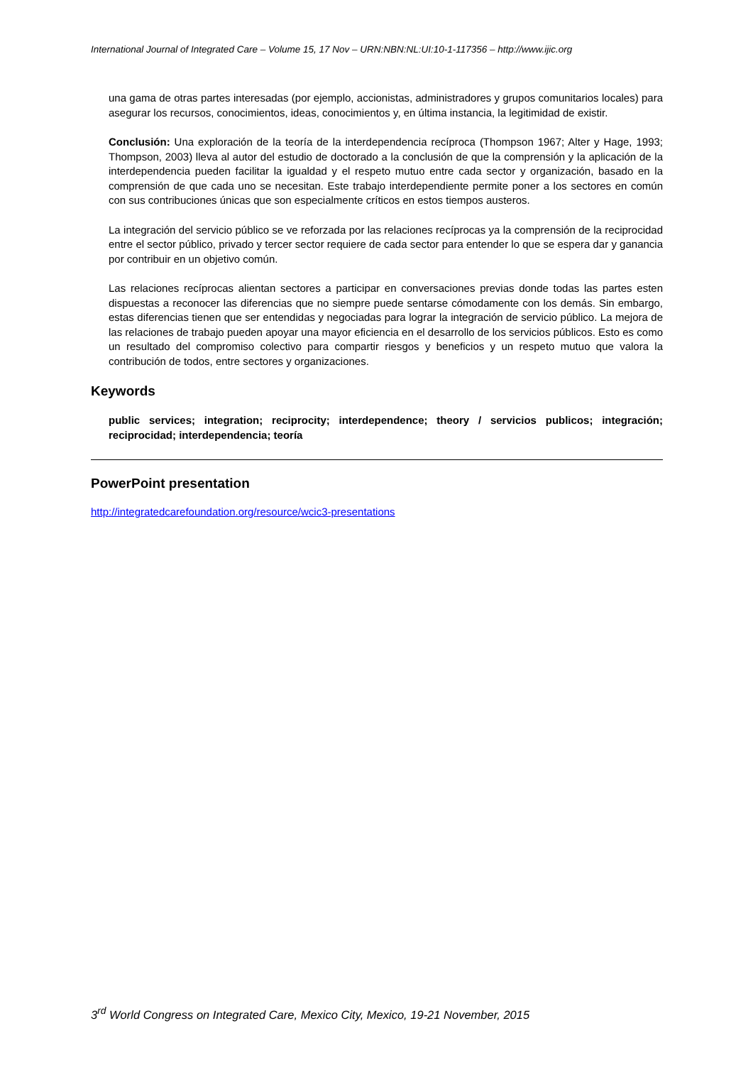International Journal of Integrated Care – Volume 15, 17 Nov – URN:NBN:NL:UI:10-1-117356 – http://www.ijic.org
una gama de otras partes interesadas (por ejemplo, accionistas, administradores y grupos comunitarios locales) para asegurar los recursos, conocimientos, ideas, conocimientos y, en última instancia, la legitimidad de existir.
Conclusión: Una exploración de la teoría de la interdependencia recíproca (Thompson 1967; Alter y Hage, 1993; Thompson, 2003) lleva al autor del estudio de doctorado a la conclusión de que la comprensión y la aplicación de la interdependencia pueden facilitar la igualdad y el respeto mutuo entre cada sector y organización, basado en la comprensión de que cada uno se necesitan. Este trabajo interdependiente permite poner a los sectores en común con sus contribuciones únicas que son especialmente críticos en estos tiempos austeros.
La integración del servicio público se ve reforzada por las relaciones recíprocas ya la comprensión de la reciprocidad entre el sector público, privado y tercer sector requiere de cada sector para entender lo que se espera dar y ganancia por contribuir en un objetivo común.
Las relaciones recíprocas alientan sectores a participar en conversaciones previas donde todas las partes esten dispuestas a reconocer las diferencias que no siempre puede sentarse cómodamente con los demás. Sin embargo, estas diferencias tienen que ser entendidas y negociadas para lograr la integración de servicio público. La mejora de las relaciones de trabajo pueden apoyar una mayor eficiencia en el desarrollo de los servicios públicos. Esto es como un resultado del compromiso colectivo para compartir riesgos y beneficios y un respeto mutuo que valora la contribución de todos, entre sectores y organizaciones.
Keywords
public services; integration; reciprocity; interdependence; theory / servicios publicos; integración; reciprocidad; interdependencia; teoría
PowerPoint presentation
http://integratedcarefoundation.org/resource/wcic3-presentations
3<sup>rd</sup> World Congress on Integrated Care, Mexico City, Mexico, 19-21 November, 2015